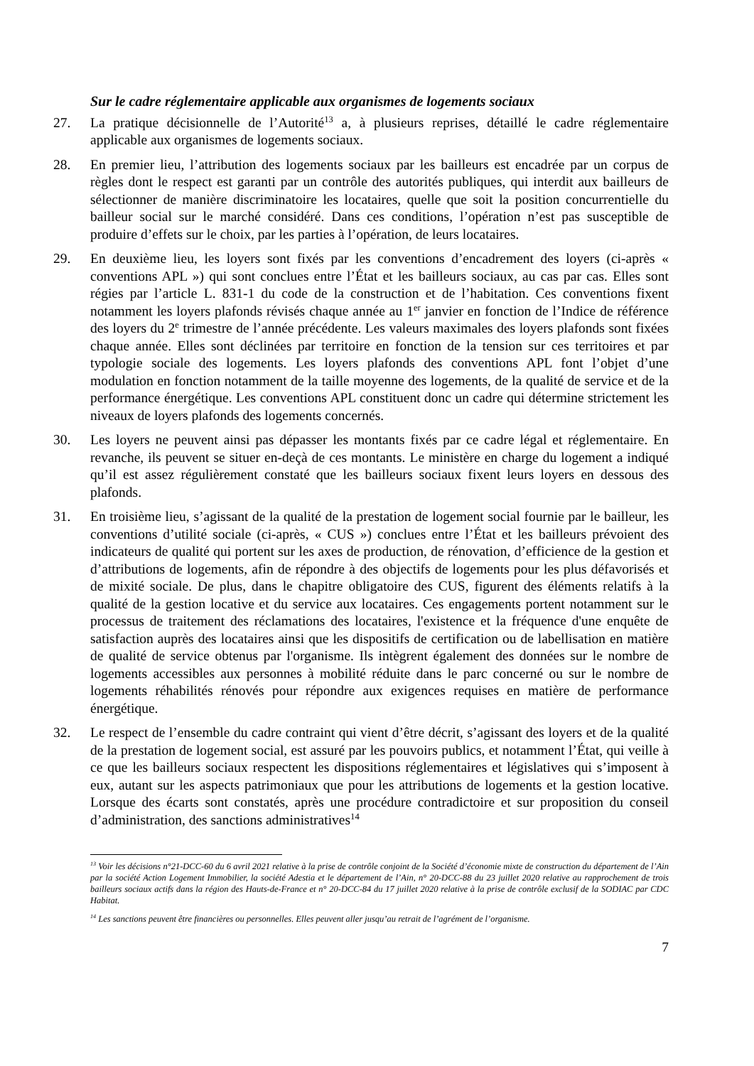Sur le cadre réglementaire applicable aux organismes de logements sociaux
27. La pratique décisionnelle de l’Autorité<sup>13</sup> a, à plusieurs reprises, détaillé le cadre réglementaire applicable aux organismes de logements sociaux.
28. En premier lieu, l’attribution des logements sociaux par les bailleurs est encadrée par un corpus de règles dont le respect est garanti par un contrôle des autorités publiques, qui interdit aux bailleurs de sélectionner de manière discriminatoire les locataires, quelle que soit la position concurrentielle du bailleur social sur le marché considéré. Dans ces conditions, l’opération n’est pas susceptible de produire d’effets sur le choix, par les parties à l’opération, de leurs locataires.
29. En deuxième lieu, les loyers sont fixés par les conventions d’encadrement des loyers (ci-après « conventions APL ») qui sont conclues entre l’État et les bailleurs sociaux, au cas par cas. Elles sont régies par l’article L. 831-1 du code de la construction et de l’habitation. Ces conventions fixent notamment les loyers plafonds révisés chaque année au 1<sup>er</sup> janvier en fonction de l’Indice de référence des loyers du 2<sup>e</sup> trimestre de l’année précédente. Les valeurs maximales des loyers plafonds sont fixées chaque année. Elles sont déclinées par territoire en fonction de la tension sur ces territoires et par typologie sociale des logements. Les loyers plafonds des conventions APL font l’objet d’une modulation en fonction notamment de la taille moyenne des logements, de la qualité de service et de la performance énergétique. Les conventions APL constituent donc un cadre qui détermine strictement les niveaux de loyers plafonds des logements concernés.
30. Les loyers ne peuvent ainsi pas dépasser les montants fixés par ce cadre légal et réglementaire. En revanche, ils peuvent se situer en-deçà de ces montants. Le ministère en charge du logement a indiqué qu’il est assez régulièrement constaté que les bailleurs sociaux fixent leurs loyers en dessous des plafonds.
31. En troisième lieu, s’agissant de la qualité de la prestation de logement social fournie par le bailleur, les conventions d’utilité sociale (ci-après, « CUS ») conclues entre l’État et les bailleurs prévoient des indicateurs de qualité qui portent sur les axes de production, de rénovation, d’efficience de la gestion et d’attributions de logements, afin de répondre à des objectifs de logements pour les plus défavorisés et de mixité sociale. De plus, dans le chapitre obligatoire des CUS, figurent des éléments relatifs à la qualité de la gestion locative et du service aux locataires. Ces engagements portent notamment sur le processus de traitement des réclamations des locataires, l'existence et la fréquence d'une enquête de satisfaction auprès des locataires ainsi que les dispositifs de certification ou de labellisation en matière de qualité de service obtenus par l'organisme. Ils intègrent également des données sur le nombre de logements accessibles aux personnes à mobilité réduite dans le parc concerné ou sur le nombre de logements réhabilités rénovés pour répondre aux exigences requises en matière de performance énergétique.
32. Le respect de l’ensemble du cadre contraint qui vient d’être décrit, s’agissant des loyers et de la qualité de la prestation de logement social, est assuré par les pouvoirs publics, et notamment l’État, qui veille à ce que les bailleurs sociaux respectent les dispositions réglementaires et législatives qui s’imposent à eux, autant sur les aspects patrimoniaux que pour les attributions de logements et la gestion locative. Lorsque des écarts sont constatés, après une procédure contradictoire et sur proposition du conseil d’administration, des sanctions administratives<sup>14</sup>
<sup>13</sup> Voir les décisions n°21-DCC-60 du 6 avril 2021 relative à la prise de contrôle conjoint de la Société d’économie mixte de construction du département de l’Ain par la société Action Logement Immobilier, la société Adestia et le département de l’Ain, n° 20-DCC-88 du 23 juillet 2020 relative au rapprochement de trois bailleurs sociaux actifs dans la région des Hauts-de-France et n° 20-DCC-84 du 17 juillet 2020 relative à la prise de contrôle exclusif de la SODIAC par CDC Habitat.
<sup>14</sup> Les sanctions peuvent être financières ou personnelles. Elles peuvent aller jusqu’au retrait de l’agrément de l’organisme.
7